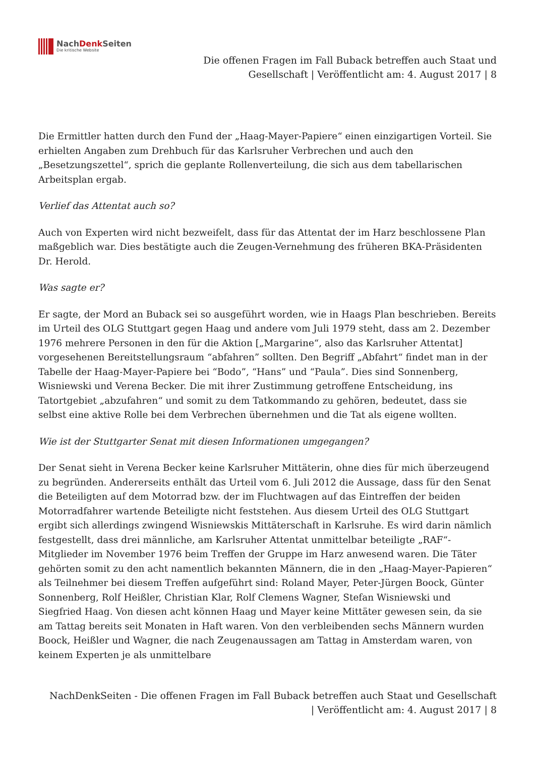NachDenk Seiten
Die kritische Website
Die offenen Fragen im Fall Buback betreffen auch Staat und
Gesellschaft | Veröffentlicht am: 4. August 2017 | 8
Die Ermittler hatten durch den Fund der „Haag-Mayer-Papiere“ einen einzigartigen Vorteil. Sie erhielten Angaben zum Drehbuch für das Karlsruher Verbrechen und auch den „Besetzungszettel“, sprich die geplante Rollenverteilung, die sich aus dem tabellarischen Arbeitsplan ergab.
Verlief das Attentat auch so?
Auch von Experten wird nicht bezweifelt, dass für das Attentat der im Harz beschlossene Plan maßgeblich war. Dies bestätigte auch die Zeugen-Vernehmung des früheren BKA-Präsidenten Dr. Herold.
Was sagte er?
Er sagte, der Mord an Buback sei so ausgeführt worden, wie in Haags Plan beschrieben. Bereits im Urteil des OLG Stuttgart gegen Haag und andere vom Juli 1979 steht, dass am 2. Dezember 1976 mehrere Personen in den für die Aktion [„Margarine“, also das Karlsruher Attentat] vorgesehenen Bereitstellungsraum “abfahren” sollten. Den Begriff „Abfahrt“ findet man in der Tabelle der Haag-Mayer-Papiere bei “Bodo”, “Hans” und “Paula”. Dies sind Sonnenberg, Wisniewski und Verena Becker. Die mit ihrer Zustimmung getroffene Entscheidung, ins Tatortgebiet „abzufahren“ und somit zu dem Tatkommando zu gehören, bedeutet, dass sie selbst eine aktive Rolle bei dem Verbrechen übernehmen und die Tat als eigene wollten.
Wie ist der Stuttgarter Senat mit diesen Informationen umgegangen?
Der Senat sieht in Verena Becker keine Karlsruher Mittäterin, ohne dies für mich überzeugend zu begründen. Andererseits enthält das Urteil vom 6. Juli 2012 die Aussage, dass für den Senat die Beteiligten auf dem Motorrad bzw. der im Fluchtwagen auf das Eintreffen der beiden Motorradfahrer wartende Beteiligte nicht feststehen. Aus diesem Urteil des OLG Stuttgart ergibt sich allerdings zwingend Wisniewskis Mittäterschaft in Karlsruhe. Es wird darin nämlich festgestellt, dass drei männliche, am Karlsruher Attentat unmittelbar beteiligte „RAF“-Mitglieder im November 1976 beim Treffen der Gruppe im Harz anwesend waren. Die Täter gehörten somit zu den acht namentlich bekannten Männern, die in den „Haag-Mayer-Papieren“ als Teilnehmer bei diesem Treffen aufgeführt sind: Roland Mayer, Peter-Jürgen Boock, Günter Sonnenberg, Rolf Heißler, Christian Klar, Rolf Clemens Wagner, Stefan Wisniewski und Siegfried Haag. Von diesen acht können Haag und Mayer keine Mittäter gewesen sein, da sie am Tattag bereits seit Monaten in Haft waren. Von den verbleibenden sechs Männern wurden Boock, Heißler und Wagner, die nach Zeugenaussagen am Tattag in Amsterdam waren, von keinem Experten je als unmittelbare
NachDenkSeiten - Die offenen Fragen im Fall Buback betreffen auch Staat und Gesellschaft
| Veröffentlicht am: 4. August 2017 | 8